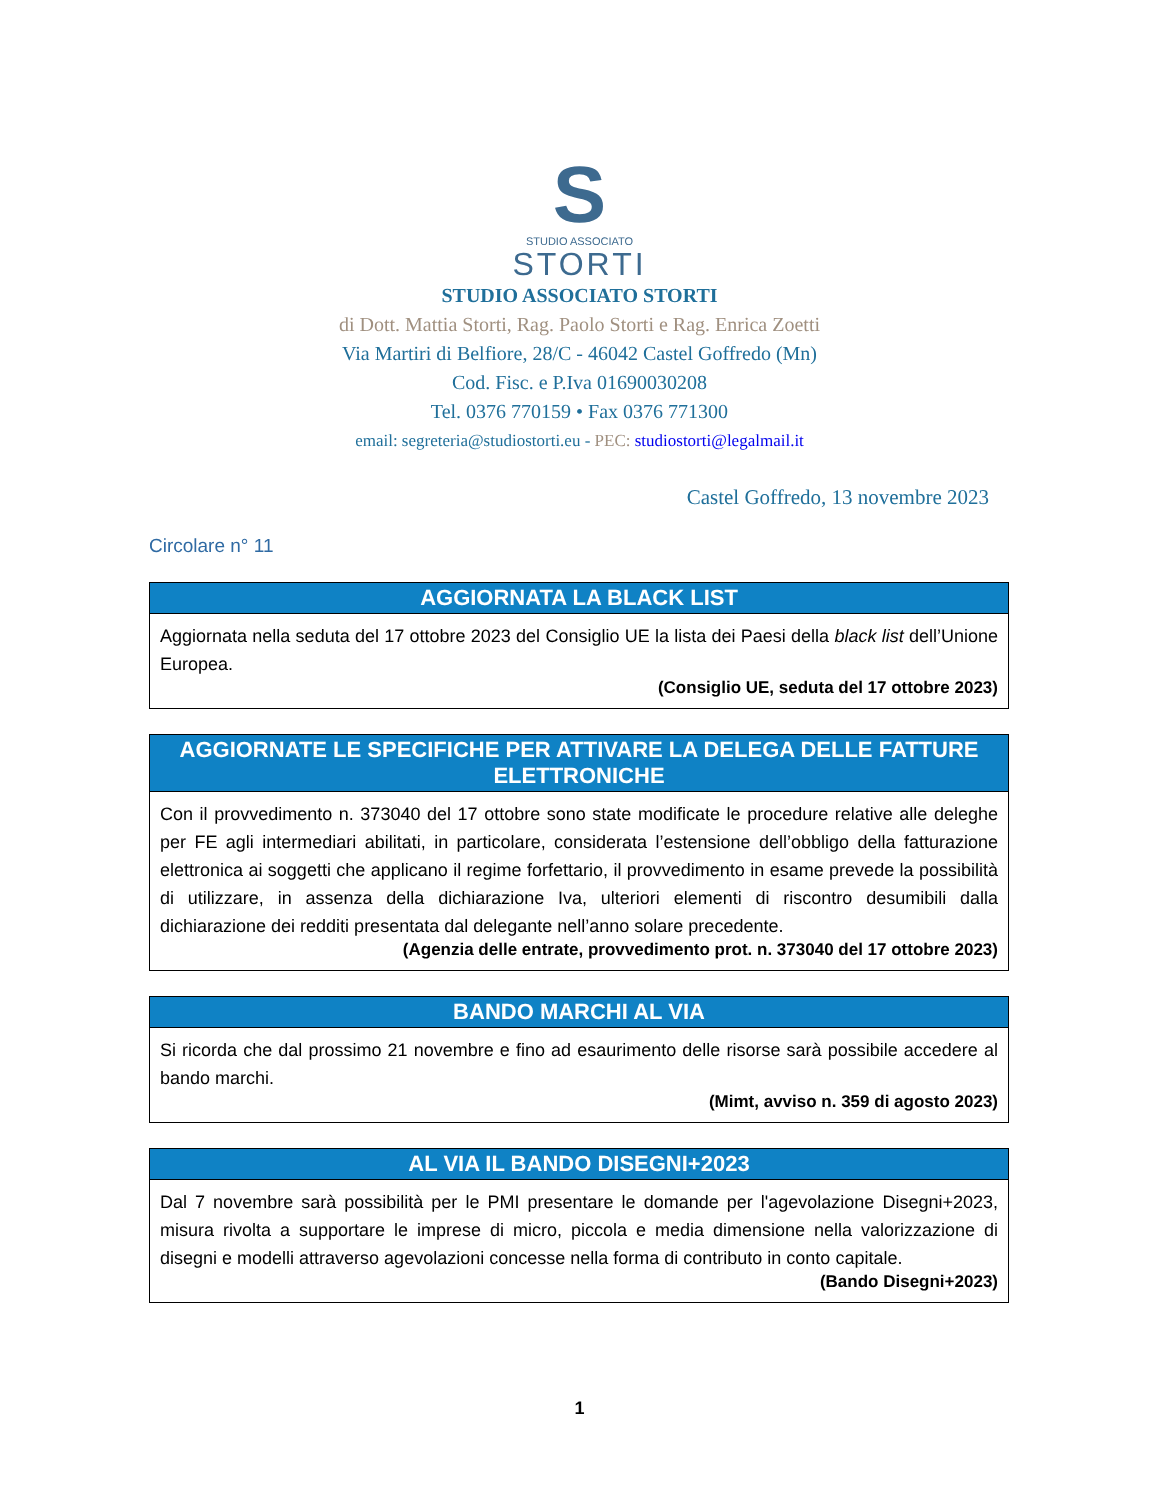S
STUDIO ASSOCIATO
STORTI
STUDIO ASSOCIATO STORTI
di Dott. Mattia Storti, Rag. Paolo Storti e Rag. Enrica Zoetti
Via Martiri di Belfiore, 28/C - 46042 Castel Goffredo (Mn)
Cod. Fisc. e P.Iva 01690030208
Tel. 0376 770159 • Fax 0376 771300
email: segreteria@studiostorti.eu - PEC: studiostorti@legalmail.it
Castel Goffredo, 13 novembre 2023
Circolare n° 11
AGGIORNATA LA BLACK LIST
Aggiornata nella seduta del 17 ottobre 2023 del Consiglio UE la lista dei Paesi della black list dell’Unione Europea.
(Consiglio UE, seduta del 17 ottobre 2023)
AGGIORNATE LE SPECIFICHE PER ATTIVARE LA DELEGA DELLE FATTURE ELETTRONICHE
Con il provvedimento n. 373040 del 17 ottobre sono state modificate le procedure relative alle deleghe per FE agli intermediari abilitati, in particolare, considerata l’estensione dell’obbligo della fatturazione elettronica ai soggetti che applicano il regime forfettario, il provvedimento in esame prevede la possibilità di utilizzare, in assenza della dichiarazione Iva, ulteriori elementi di riscontro desumibili dalla dichiarazione dei redditi presentata dal delegante nell’anno solare precedente.
(Agenzia delle entrate, provvedimento prot. n. 373040 del 17 ottobre 2023)
BANDO MARCHI AL VIA
Si ricorda che dal prossimo 21 novembre e fino ad esaurimento delle risorse sarà possibile accedere al bando marchi.
(Mimt, avviso n. 359 di agosto 2023)
AL VIA IL BANDO DISEGNI+2023
Dal 7 novembre sarà possibilità per le PMI presentare le domande per l'agevolazione Disegni+2023, misura rivolta a supportare le imprese di micro, piccola e media dimensione nella valorizzazione di disegni e modelli attraverso agevolazioni concesse nella forma di contributo in conto capitale.
(Bando Disegni+2023)
1